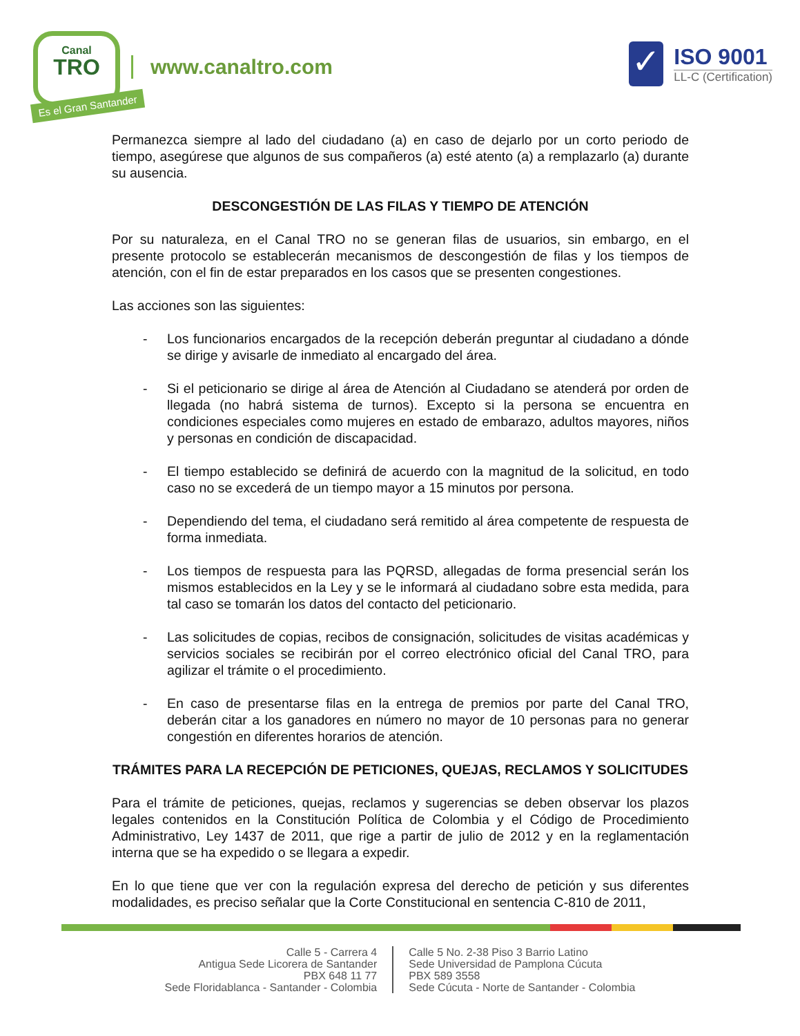Canal
TRO
Es el Gran Santander
www.canaltro.com
✓
ISO 9001
LL-C (Certification)
Permanezca siempre al lado del ciudadano (a) en caso de dejarlo por un corto periodo de tiempo, asegúrese que algunos de sus compañeros (a) esté atento (a) a remplazarlo (a) durante su ausencia.
DESCONGESTIÓN DE LAS FILAS Y TIEMPO DE ATENCIÓN
Por su naturaleza, en el Canal TRO no se generan filas de usuarios, sin embargo, en el presente protocolo se establecerán mecanismos de descongestión de filas y los tiempos de atención, con el fin de estar preparados en los casos que se presenten congestiones.
Las acciones son las siguientes:
- Los funcionarios encargados de la recepción deberán preguntar al ciudadano a dónde se dirige y avisarle de inmediato al encargado del área.
- Si el peticionario se dirige al área de Atención al Ciudadano se atenderá por orden de llegada (no habrá sistema de turnos). Excepto si la persona se encuentra en condiciones especiales como mujeres en estado de embarazo, adultos mayores, niños y personas en condición de discapacidad.
- El tiempo establecido se definirá de acuerdo con la magnitud de la solicitud, en todo caso no se excederá de un tiempo mayor a 15 minutos por persona.
- Dependiendo del tema, el ciudadano será remitido al área competente de respuesta de forma inmediata.
- Los tiempos de respuesta para las PQRSD, allegadas de forma presencial serán los mismos establecidos en la Ley y se le informará al ciudadano sobre esta medida, para tal caso se tomarán los datos del contacto del peticionario.
- Las solicitudes de copias, recibos de consignación, solicitudes de visitas académicas y servicios sociales se recibirán por el correo electrónico oficial del Canal TRO, para agilizar el trámite o el procedimiento.
- En caso de presentarse filas en la entrega de premios por parte del Canal TRO, deberán citar a los ganadores en número no mayor de 10 personas para no generar congestión en diferentes horarios de atención.
TRÁMITES PARA LA RECEPCIÓN DE PETICIONES, QUEJAS, RECLAMOS Y SOLICITUDES
Para el trámite de peticiones, quejas, reclamos y sugerencias se deben observar los plazos legales contenidos en la Constitución Política de Colombia y el Código de Procedimiento Administrativo, Ley 1437 de 2011, que rige a partir de julio de 2012 y en la reglamentación interna que se ha expedido o se llegara a expedir.
En lo que tiene que ver con la regulación expresa del derecho de petición y sus diferentes modalidades, es preciso señalar que la Corte Constitucional en sentencia C-810 de 2011,
Calle 5 - Carrera 4
Antigua Sede Licorera de Santander
PBX 648 11 77
Sede Floridablanca - Santander - Colombia
Calle 5 No. 2-38 Piso 3 Barrio Latino
Sede Universidad de Pamplona Cúcuta
PBX 589 3558
Sede Cúcuta - Norte de Santander - Colombia